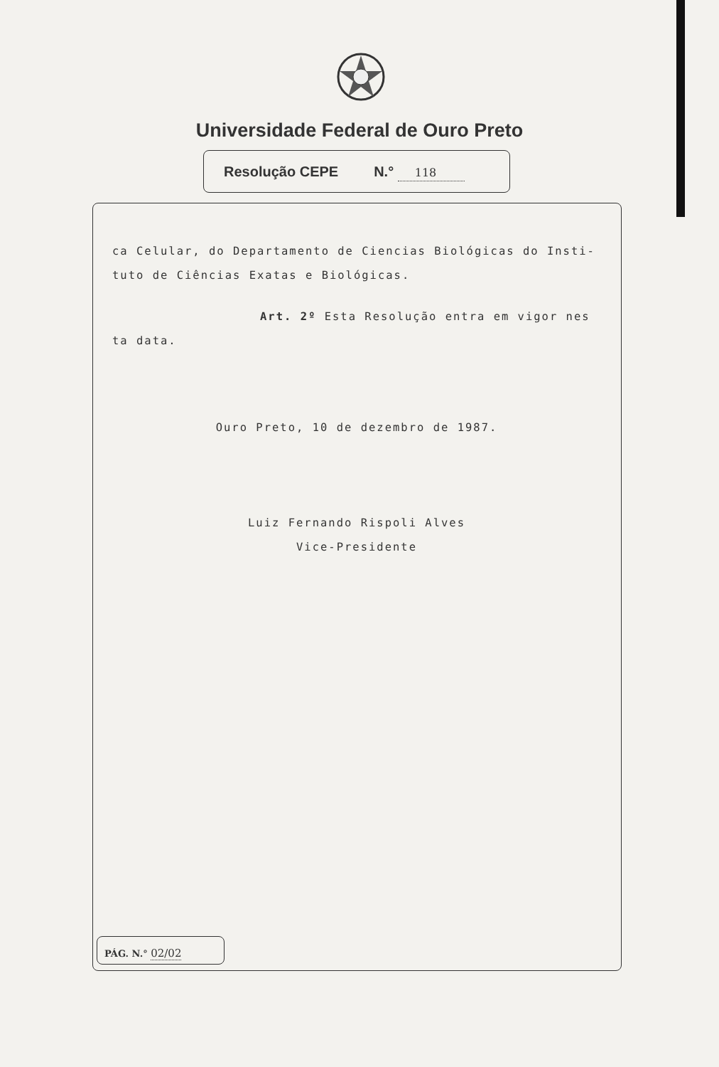Universidade Federal de Ouro Preto
Resolução CEPE N.° 118
ca Celular, do Departamento de Ciencias Biológicas do Insti-
tuto de Ciências Exatas e Biológicas.
Art. 2º Esta Resolução entra em vigor nes
ta data.
Ouro Preto, 10 de dezembro de 1987.
Luiz Fernando Rispoli Alves
Vice-Presidente
PÁG. N.° 02/02